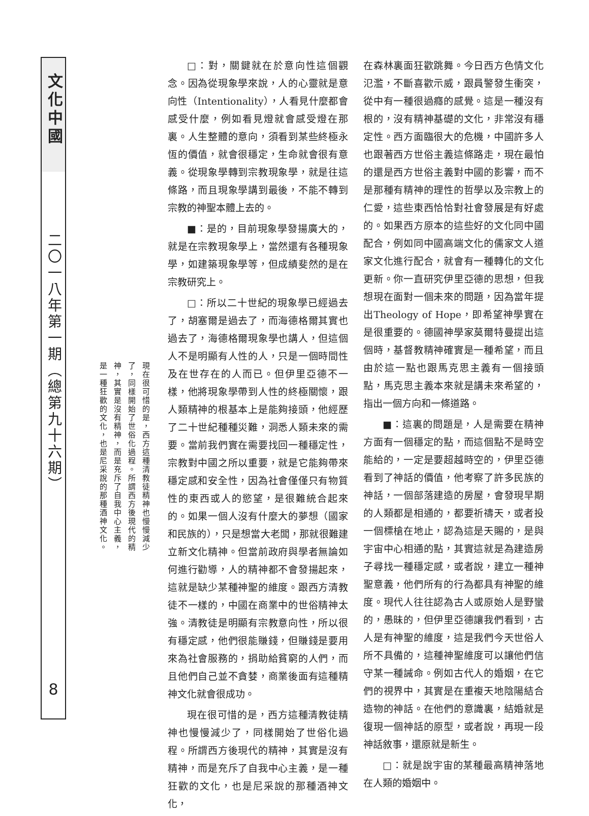文化中國
二〇一八年第一期（總第九十六期）
8
現在很可惜的是，西方這種清教徒精神也慢慢減少了，同樣開始了世俗化過程。所謂西方後現代的精神，其實是沒有精神，而是充斥了自我中心主義，是一種狂歡的文化，也是尼采說的那種酒神文化。
□：對，關鍵就在於意向性這個觀念。因為從現象學來說，人的心靈就是意向性（Intentionality），人看見什麼都會感受什麼，例如看見燈就會感受燈在那裏。人生整體的意向，須看到某些終極永恆的價值，就會很穩定，生命就會很有意義。從現象學轉到宗教現象學，就是往這條路，而且現象學講到最後，不能不轉到宗教的神聖本體上去的。
■：是的，目前現象學發揚廣大的，就是在宗教現象學上，當然還有各種現象學，如建築現象學等，但成績斐然的是在宗教研究上。
□：所以二十世紀的現象學已經過去了，胡塞爾是過去了，而海德格爾其實也過去了，海德格爾現象學也講人，但這個人不是明顯有人性的人，只是一個時間性及在世存在的人而已。但伊里亞德不一樣，他將現象學帶到人性的終極關懷，跟人類精神的根基本上是能夠接頭，他經歷了二十世紀種種災難，洞悉人類未來的需要。當前我們實在需要找回一種穩定性，宗教對中國之所以重要，就是它能夠帶來穩定感和安全性，因為社會僅僅只有物質性的東西或人的慾望，是很難統合起來的。如果一個人沒有什麼大的夢想（國家和民族的），只是想當大老闆，那就很難建立新文化精神。但當前政府與學者無論如何進行勸導，人的精神都不會發揚起來，這就是缺少某種神聖的維度。跟西方清教徒不一樣的，中國在商業中的世俗精神太強。清教徒是明顯有宗教意向性，所以很有穩定感，他們很能賺錢，但賺錢是要用來為社會服務的，捐助給貧窮的人們，而且他們自己並不貪婪，商業後面有這種精神文化就會很成功。
現在很可惜的是，西方這種清教徒精神也慢慢減少了，同樣開始了世俗化過程。所謂西方後現代的精神，其實是沒有精神，而是充斥了自我中心主義，是一種狂歡的文化，也是尼采說的那種酒神文化，
在森林裏面狂歡跳舞。今日西方色情文化氾濫，不斷喜歡示威，跟員警發生衝突，從中有一種很過癮的感覺。這是一種沒有根的，沒有精神基礎的文化，非常沒有穩定性。西方面臨很大的危機，中國許多人也跟著西方世俗主義這條路走，現在最怕的還是西方世俗主義對中國的影響，而不是那種有精神的理性的哲學以及宗教上的仁愛，這些東西恰恰對社會發展是有好處的。如果西方原本的這些好的文化同中國配合，例如同中國高端文化的儒家文人道家文化進行配合，就會有一種轉化的文化更新。你一直研究伊里亞德的思想，但我想現在面對一個未來的問題，因為當年提出Theology of Hope，即希望神學實在是很重要的。德國神學家莫爾特曼提出這個時，基督教精神確實是一種希望，而且由於這一點也跟馬克思主義有一個接頭點，馬克思主義本來就是講未來希望的，指出一個方向和一條道路。
■：這裏的問題是，人是需要在精神方面有一個穩定的點，而這個點不是時空能給的，一定是要超越時空的，伊里亞德看到了神話的價值，他考察了許多民族的神話，一個部落建造的房屋，會發現早期的人類都是相通的，都要祈禱天，或者投一個標槍在地止，認為這是天賜的，是與宇宙中心相通的點，其實這就是為建造房子尋找一種穩定感，或者說，建立一種神聖意義，他們所有的行為都具有神聖的維度。現代人往往認為古人或原始人是野蠻的，愚昧的，但伊里亞德讓我們看到，古人是有神聖的維度，這是我們今天世俗人所不具備的，這種神聖維度可以讓他們信守某一種誡命。例如古代人的婚姻，在它們的視界中，其實是在重複天地陰陽結合造物的神話。在他們的意識裏，結婚就是復現一個神話的原型，或者說，再現一段神話敘事，還原就是新生。
□：就是說宇宙的某種最高精神落地在人類的婚姻中。